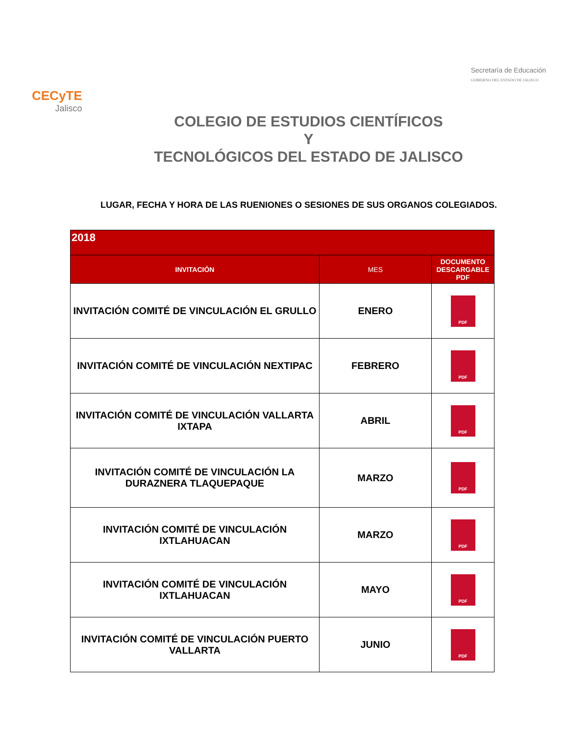CECyTE
Jalisco
Secretaría de Educación
GOBIERNO DEL ESTADO DE JALISCO
COLEGIO DE ESTUDIOS CIENTÍFICOS
Y
TECNOLÓGICOS DEL ESTADO DE JALISCO
LUGAR, FECHA Y HORA DE LAS RUENIONES O SESIONES DE SUS ORGANOS COLEGIADOS.
| 2018 | | |
| --- | --- | --- |
| INVITACIÓN | MES | DOCUMENTO DESCARGABLE PDF |
| INVITACIÓN COMITÉ DE VINCULACIÓN EL GRULLO | ENERO | PDF |
| INVITACIÓN COMITÉ DE VINCULACIÓN NEXTIPAC | FEBRERO | PDF |
| INVITACIÓN COMITÉ DE VINCULACIÓN VALLARTA IXTAPA | ABRIL | PDF |
| INVITACIÓN COMITÉ DE VINCULACIÓN LA DURAZNERA TLAQUEPAQUE | MARZO | PDF |
| INVITACIÓN COMITÉ DE VINCULACIÓN IXTLAHUACAN | MARZO | PDF |
| INVITACIÓN COMITÉ DE VINCULACIÓN IXTLAHUACAN | MAYO | PDF |
| INVITACIÓN COMITÉ DE VINCULACIÓN PUERTO VALLARTA | JUNIO | PDF |